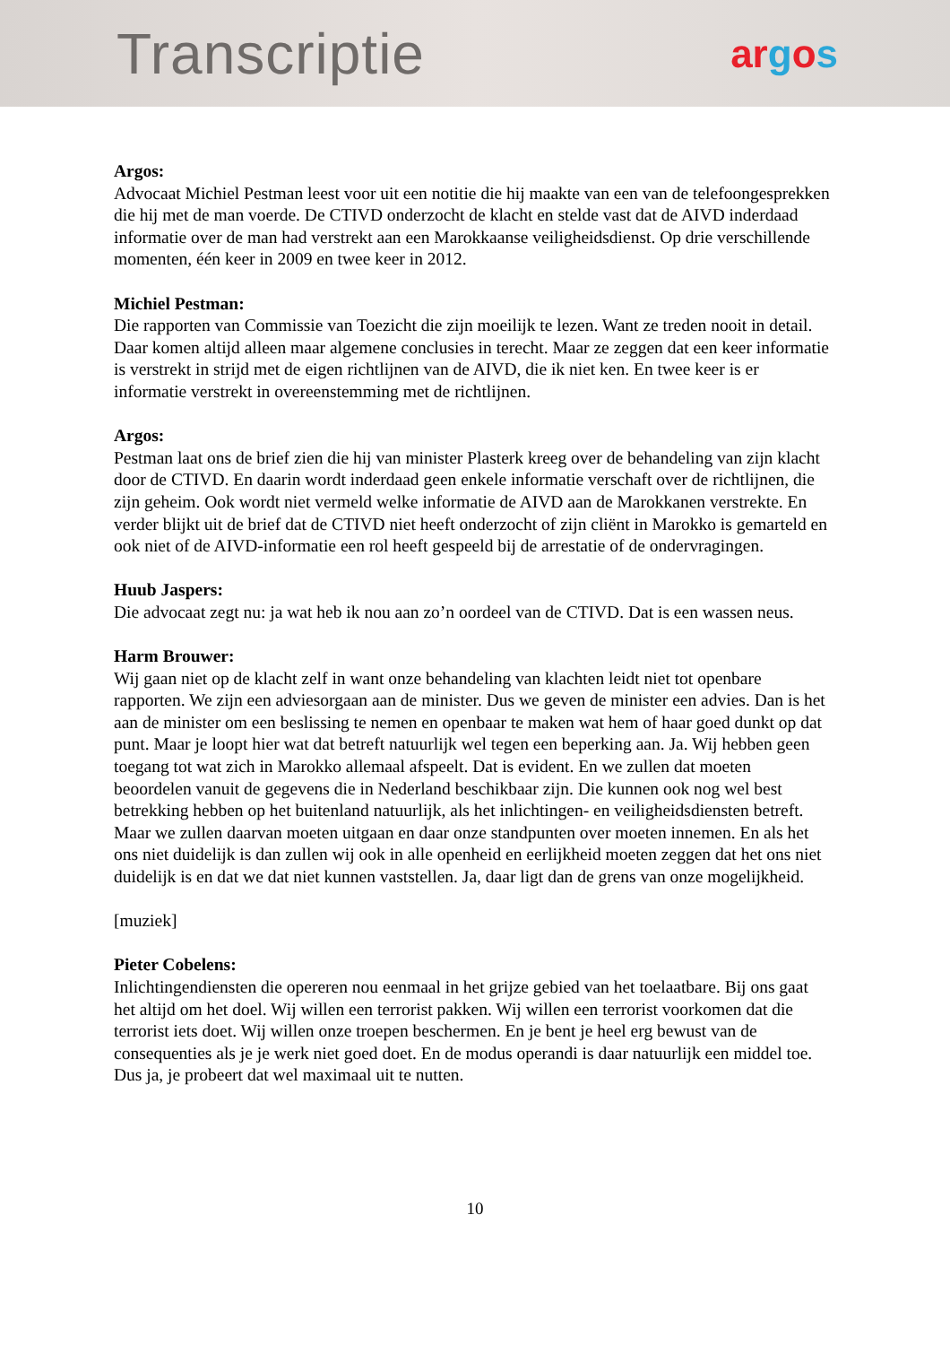Transcriptie
argos
Argos:
Advocaat Michiel Pestman leest voor uit een notitie die hij maakte van een van de telefoongesprekken die hij met de man voerde. De CTIVD onderzocht de klacht en stelde vast dat de AIVD inderdaad informatie over de man had verstrekt aan een Marokkaanse veiligheidsdienst. Op drie verschillende momenten, één keer in 2009 en twee keer in 2012.
Michiel Pestman:
Die rapporten van Commissie van Toezicht die zijn moeilijk te lezen. Want ze treden nooit in detail. Daar komen altijd alleen maar algemene conclusies in terecht. Maar ze zeggen dat een keer informatie is verstrekt in strijd met de eigen richtlijnen van de AIVD, die ik niet ken. En twee keer is er informatie verstrekt in overeenstemming met de richtlijnen.
Argos:
Pestman laat ons de brief zien die hij van minister Plasterk kreeg over de behandeling van zijn klacht door de CTIVD. En daarin wordt inderdaad geen enkele informatie verschaft over de richtlijnen, die zijn geheim. Ook wordt niet vermeld welke informatie de AIVD aan de Marokkanen verstrekte. En verder blijkt uit de brief dat de CTIVD niet heeft onderzocht of zijn cliënt in Marokko is gemarteld en ook niet of de AIVD-informatie een rol heeft gespeeld bij de arrestatie of de ondervragingen.
Huub Jaspers:
Die advocaat zegt nu: ja wat heb ik nou aan zo’n oordeel van de CTIVD. Dat is een wassen neus.
Harm Brouwer:
Wij gaan niet op de klacht zelf in want onze behandeling van klachten leidt niet tot openbare rapporten. We zijn een adviesorgaan aan de minister. Dus we geven de minister een advies. Dan is het aan de minister om een beslissing te nemen en openbaar te maken wat hem of haar goed dunkt op dat punt. Maar je loopt hier wat dat betreft natuurlijk wel tegen een beperking aan. Ja. Wij hebben geen toegang tot wat zich in Marokko allemaal afspeelt. Dat is evident. En we zullen dat moeten beoordelen vanuit de gegevens die in Nederland beschikbaar zijn. Die kunnen ook nog wel best betrekking hebben op het buitenland natuurlijk, als het inlichtingen- en veiligheidsdiensten betreft. Maar we zullen daarvan moeten uitgaan en daar onze standpunten over moeten innemen. En als het ons niet duidelijk is dan zullen wij ook in alle openheid en eerlijkheid moeten zeggen dat het ons niet duidelijk is en dat we dat niet kunnen vaststellen. Ja, daar ligt dan de grens van onze mogelijkheid.
[muziek]
Pieter Cobelens:
Inlichtingendiensten die opereren nou eenmaal in het grijze gebied van het toelaatbare. Bij ons gaat het altijd om het doel. Wij willen een terrorist pakken. Wij willen een terrorist voorkomen dat die terrorist iets doet. Wij willen onze troepen beschermen. En je bent je heel erg bewust van de consequenties als je je werk niet goed doet. En de modus operandi is daar natuurlijk een middel toe. Dus ja, je probeert dat wel maximaal uit te nutten.
10